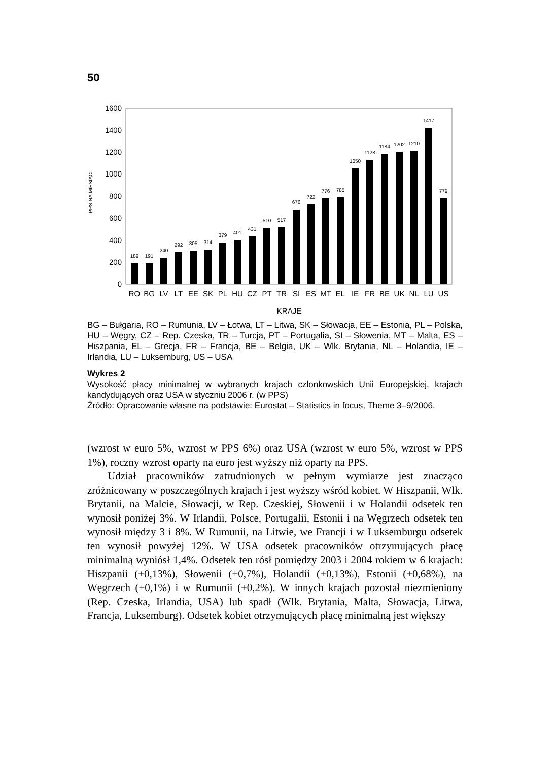50
1600
1400
1200
1000
800
600
400
200
0
PPS NA MIESIĄC
189
191
240
292
305
314
379
401
431
510
517
676
722
776
785
1050
1128
1184
1202
1210
1417
779
RO
BG
LV
LT
EE
SK
PL
HU
CZ
PT
TR
SI
ES
MT
EL
IE
FR
BE
UK
NL
LU
US
KRAJE
BG – Bułgaria, RO – Rumunia, LV – Łotwa, LT – Litwa, SK – Słowacja, EE – Estonia, PL – Polska, HU – Węgry, CZ – Rep. Czeska, TR – Turcja, PT – Portugalia, SI – Słowenia, MT – Malta, ES – Hiszpania, EL – Grecja, FR – Francja, BE – Belgia, UK – Wlk. Brytania, NL – Holandia, IE – Irlandia, LU – Luksemburg, US – USA
Wykres 2
Wysokość płacy minimalnej w wybranych krajach członkowskich Unii Europejskiej, krajach kandydujących oraz USA w styczniu 2006 r. (w PPS)
Źródło: Opracowanie własne na podstawie: Eurostat – Statistics in focus, Theme 3–9/2006.
(wzrost w euro 5%, wzrost w PPS 6%) oraz USA (wzrost w euro 5%, wzrost w PPS 1%), roczny wzrost oparty na euro jest wyższy niż oparty na PPS.
Udział pracowników zatrudnionych w pełnym wymiarze jest znacząco zróżnicowany w poszczególnych krajach i jest wyższy wśród kobiet. W Hiszpanii, Wlk. Brytanii, na Malcie, Słowacji, w Rep. Czeskiej, Słowenii i w Holandii odsetek ten wynosił poniżej 3%. W Irlandii, Polsce, Portugalii, Estonii i na Węgrzech odsetek ten wynosił między 3 i 8%. W Rumunii, na Litwie, we Francji i w Luksemburgu odsetek ten wynosił powyżej 12%. W USA odsetek pracowników otrzymujących płacę minimalną wyniósł 1,4%. Odsetek ten rósł pomiędzy 2003 i 2004 rokiem w 6 krajach: Hiszpanii (+0,13%), Słowenii (+0,7%), Holandii (+0,13%), Estonii (+0,68%), na Węgrzech (+0,1%) i w Rumunii (+0,2%). W innych krajach pozostał niezmieniony (Rep. Czeska, Irlandia, USA) lub spadł (Wlk. Brytania, Malta, Słowacja, Litwa, Francja, Luksemburg). Odsetek kobiet otrzymujących płacę minimalną jest większy